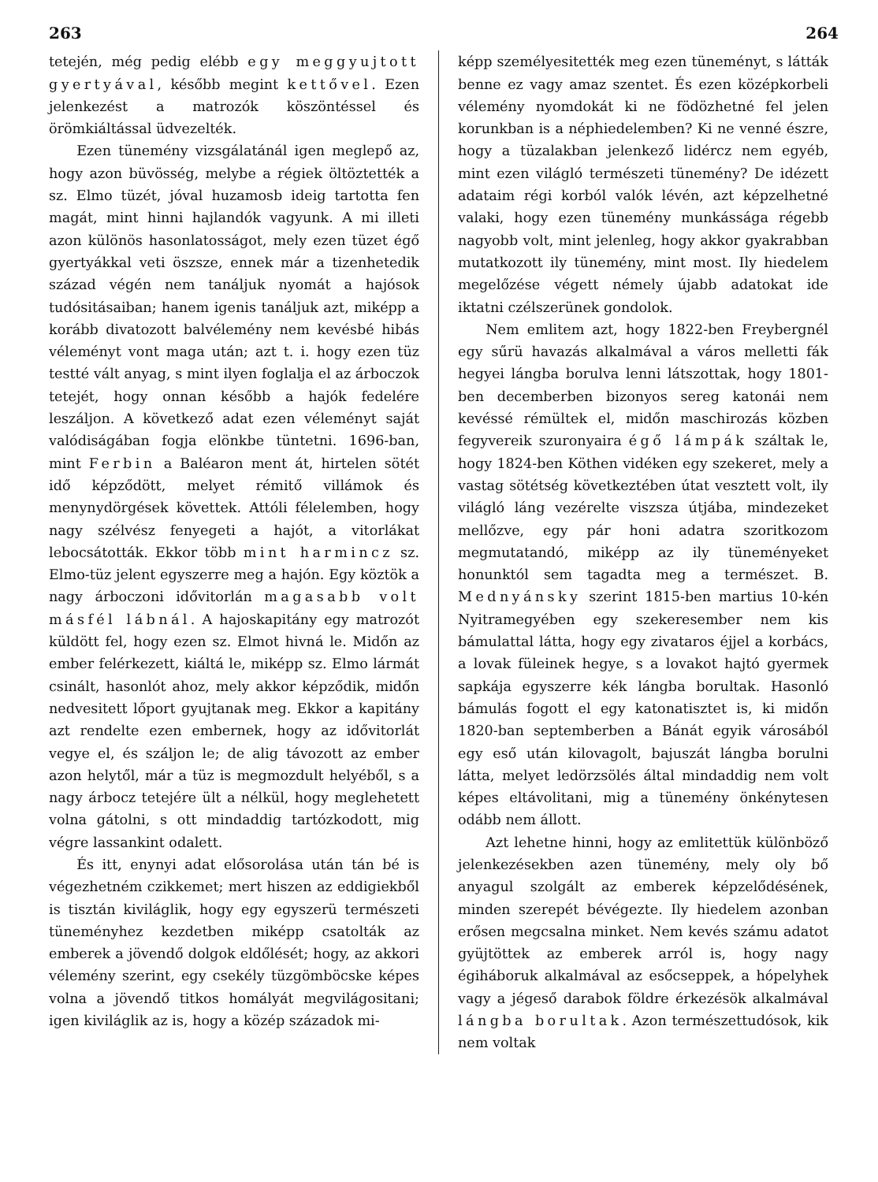263 264
tetején, még pedig elébb egy meggyujtott gyertyával, később megint kettővel. Ezen jelenkezést a matrozók köszöntéssel és örömkiáltással üdvezelték.
Ezen tünemény vizsgálatánál igen meglepő az, hogy azon büvösség, melybe a régiek öltöztették a sz. Elmo tüzét, jóval huzamosb ideig tartotta fen magát, mint hinni hajlandók vagyunk. A mi illeti azon különös hasonlatosságot, mely ezen tüzet égő gyertyákkal veti öszsze, ennek már a tizenhetedik század végén nem tanáljuk nyomát a hajósok tudósitásaiban; hanem igenis tanáljuk azt, miképp a korább divatozott balvélemény nem kevésbé hibás véleményt vont maga után; azt t. i. hogy ezen tüz testté vált anyag, s mint ilyen foglalja el az árboczok tetejét, hogy onnan később a hajók fedelére leszáljon. A következő adat ezen véleményt saját valódiságában fogja elönkbe tüntetni. 1696-ban, mint Ferbin a Baléaron ment át, hirtelen sötét idő képződött, melyet rémitő villámok és menynydörgések követtek. Attóli félelemben, hogy nagy szélvész fenyegeti a hajót, a vitorlákat lebocsátották. Ekkor több mint harmincz sz. Elmo-tüz jelent egyszerre meg a hajón. Egy köztök a nagy árboczoni idővitorlán magasabb volt másfél lábnál. A hajoskapitány egy matrozót küldött fel, hogy ezen sz. Elmot hivná le. Midőn az ember felérkezett, kiáltá le, miképp sz. Elmo lármát csinált, hasonlót ahoz, mely akkor képződik, midőn nedvesitett lőport gyujtanak meg. Ekkor a kapitány azt rendelte ezen embernek, hogy az idővitorlát vegye el, és száljon le; de alig távozott az ember azon helytől, már a tüz is megmozdult helyéből, s a nagy árbocz tetejére ült a nélkül, hogy meglehetett volna gátolni, s ott mindaddig tartózkodott, mig végre lassankint odalett.
És itt, enynyi adat elősorolása után tán bé is végezhetném czikkemet; mert hiszen az eddigiekből is tisztán kiviláglik, hogy egy egyszerü természeti tüneményhez kezdetben miképp csatolták az emberek a jövendő dolgok eldőlését; hogy, az akkori vélemény szerint, egy csekély tüzgömböcske képes volna a jövendő titkos homályát megvilágositani; igen kiviláglik az is, hogy a közép századok mi-
képp személyesitették meg ezen tüneményt, s látták benne ez vagy amaz szentet. És ezen középkorbeli vélemény nyomdokát ki ne födözhetné fel jelen korunkban is a néphiedelemben? Ki ne venné észre, hogy a tüzalakban jelenkező lidércz nem egyéb, mint ezen világló természeti tünemény? De idézett adataim régi korból valók lévén, azt képzelhetné valaki, hogy ezen tünemény munkássága régebb nagyobb volt, mint jelenleg, hogy akkor gyakrabban mutatkozott ily tünemény, mint most. Ily hiedelem megelőzése végett némely újabb adatokat ide iktatni czélszerünek gondolok.
Nem emlitem azt, hogy 1822-ben Freybergnél egy sűrü havazás alkalmával a város melletti fák hegyei lángba borulva lenni látszottak, hogy 1801-ben decemberben bizonyos sereg katonái nem kevéssé rémültek el, midőn maschirozás közben fegyvereik szuronyaira égő lámpák száltak le, hogy 1824-ben Köthen vidéken egy szekeret, mely a vastag sötétség következtében útat vesztett volt, ily világló láng vezérelte viszsza útjába, mindezeket mellőzve, egy pár honi adatra szoritkozom megmutatandó, miképp az ily tüneményeket honunktól sem tagadta meg a természet. B. Mednyánsky szerint 1815-ben martius 10-kén Nyitramegyében egy szekeresember nem kis bámulattal látta, hogy egy zivataros éjjel a korbács, a lovak füleinek hegye, s a lovakot hajtó gyermek sapkája egyszerre kék lángba borultak. Hasonló bámulás fogott el egy katonatisztet is, ki midőn 1820-ban septemberben a Bánát egyik városából egy eső után kilovagolt, bajuszát lángba borulni látta, melyet ledörzsölés által mindaddig nem volt képes eltávolitani, mig a tünemény önkénytesen odább nem állott.
Azt lehetne hinni, hogy az emlitettük különböző jelenkezésekben azen tünemény, mely oly bő anyagul szolgált az emberek képzelődésének, minden szerepét bévégezte. Ily hiedelem azonban erősen megcsalna minket. Nem kevés számu adatot gyüjtöttek az emberek arról is, hogy nagy égiháboruk alkalmával az esőcseppek, a hópelyhek vagy a jégeső darabok földre érkezésök alkalmával lángba borultak. Azon természettudósok, kik nem voltak